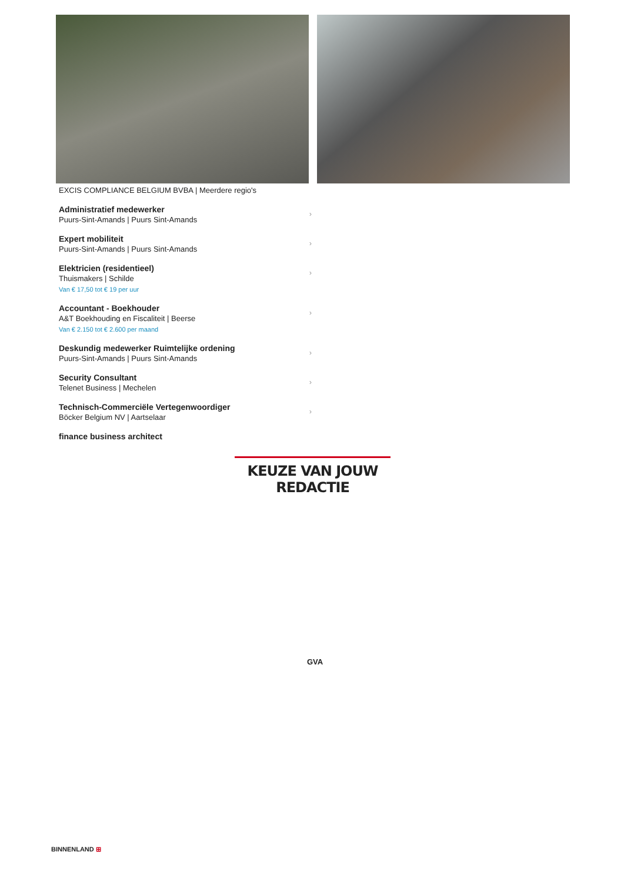EXCIS COMPLIANCE BELGIUM BVBA | Meerdere regio's
Administratief medewerker
Puurs-Sint-Amands | Puurs Sint-Amands
›
Expert mobiliteit
Puurs-Sint-Amands | Puurs Sint-Amands
›
Elektricien (residentieel)
Thuismakers | Schilde
Van € 17,50 tot € 19 per uur
›
Accountant - Boekhouder
A&T Boekhouding en Fiscaliteit | Beerse
Van € 2.150 tot € 2.600 per maand
›
Deskundig medewerker Ruimtelijke ordening
Puurs-Sint-Amands | Puurs Sint-Amands
›
Security Consultant
Telenet Business | Mechelen
›
Technisch-Commerciële Vertegenwoordiger
Böcker Belgium NV | Aartselaar
›
finance business architect
KEUZE VAN JOUW REDACTIE
GVA
BINNENLAND ⊞